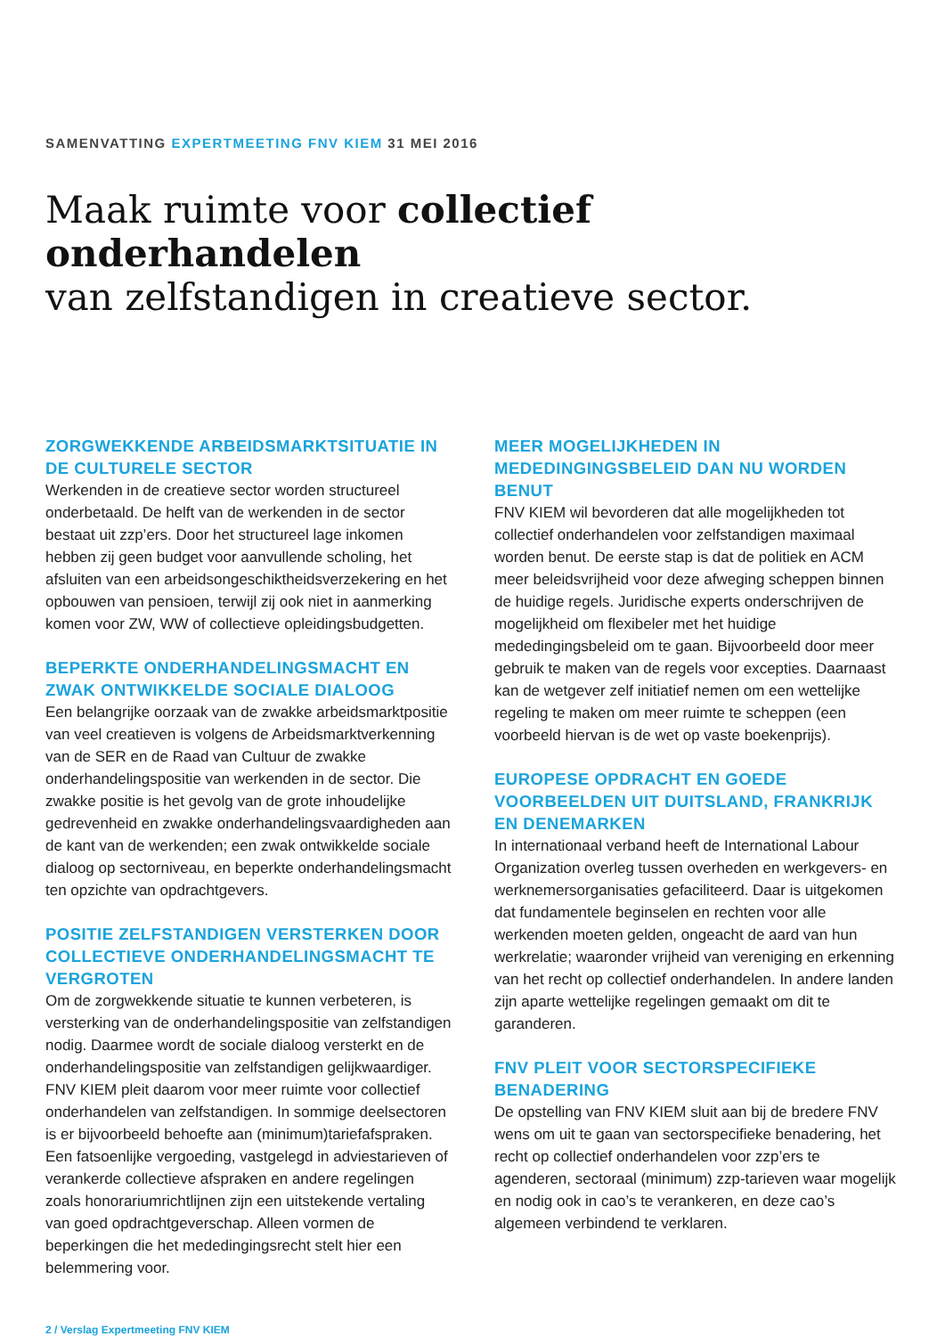SAMENVATTING EXPERTMEETING FNV KIEM 31 MEI 2016
Maak ruimte voor collectief onderhandelen
van zelfstandigen in creatieve sector.
ZORGWEKKENDE ARBEIDSMARKTSITUATIE IN DE CULTURELE SECTOR
Werkenden in de creatieve sector worden structureel onderbetaald. De helft van de werkenden in de sector bestaat uit zzp’ers. Door het structureel lage inkomen hebben zij geen budget voor aanvullende scholing, het afsluiten van een arbeidsongeschiktheidsverzekering en het opbouwen van pensioen, terwijl zij ook niet in aanmerking komen voor ZW, WW of collectieve opleidingsbudgetten.
BEPERKTE ONDERHANDELINGSMACHT EN ZWAK ONTWIKKELDE SOCIALE DIALOOG
Een belangrijke oorzaak van de zwakke arbeidsmarktpositie van veel creatieven is volgens de Arbeidsmarktverkenning van de SER en de Raad van Cultuur de zwakke onderhandelingspositie van werkenden in de sector. Die zwakke positie is het gevolg van de grote inhoudelijke gedrevenheid en zwakke onderhandelingsvaardigheden aan de kant van de werkenden; een zwak ontwikkelde sociale dialoog op sectorniveau, en beperkte onderhandelingsmacht ten opzichte van opdrachtgevers.
POSITIE ZELFSTANDIGEN VERSTERKEN DOOR COLLECTIEVE ONDERHANDELINGSMACHT TE VERGROTEN
Om de zorgwekkende situatie te kunnen verbeteren, is versterking van de onderhandelingspositie van zelfstandigen nodig. Daarmee wordt de sociale dialoog versterkt en de onderhandelingspositie van zelfstandigen gelijkwaardiger. FNV KIEM pleit daarom voor meer ruimte voor collectief onderhandelen van zelfstandigen. In sommige deelsectoren is er bijvoorbeeld behoefte aan (minimum)tariefafspraken. Een fatsoenlijke vergoeding, vastgelegd in adviestarieven of verankerde collectieve afspraken en andere regelingen zoals honorariumrichtlijnen zijn een uitstekende vertaling van goed opdrachtgeverschap. Alleen vormen de beperkingen die het mededingingsrecht stelt hier een belemmering voor.
MEER MOGELIJKHEDEN IN MEDEDINGINGSBELEID DAN NU WORDEN BENUT
FNV KIEM wil bevorderen dat alle mogelijkheden tot collectief onderhandelen voor zelfstandigen maximaal worden benut. De eerste stap is dat de politiek en ACM meer beleidsvrijheid voor deze afweging scheppen binnen de huidige regels. Juridische experts onderschrijven de mogelijkheid om flexibeler met het huidige mededingingsbeleid om te gaan. Bijvoorbeeld door meer gebruik te maken van de regels voor excepties. Daarnaast kan de wetgever zelf initiatief nemen om een wettelijke regeling te maken om meer ruimte te scheppen (een voorbeeld hiervan is de wet op vaste boekenprijs).
EUROPESE OPDRACHT EN GOEDE VOORBEELDEN UIT DUITSLAND, FRANKRIJK EN DENEMARKEN
In internationaal verband heeft de International Labour Organization overleg tussen overheden en werkgevers- en werknemersorganisaties gefaciliteerd. Daar is uitgekomen dat fundamentele beginselen en rechten voor alle werkenden moeten gelden, ongeacht de aard van hun werkrelatie; waaronder vrijheid van vereniging en erkenning van het recht op collectief onderhandelen. In andere landen zijn aparte wettelijke regelingen gemaakt om dit te garanderen.
FNV PLEIT VOOR SECTORSPECIFIEKE BENADERING
De opstelling van FNV KIEM sluit aan bij de bredere FNV wens om uit te gaan van sectorspecifieke benadering, het recht op collectief onderhandelen voor zzp’ers te agenderen, sectoraal (minimum) zzp-tarieven waar mogelijk en nodig ook in cao’s te verankeren, en deze cao’s algemeen verbindend te verklaren.
2 / Verslag Expertmeeting FNV KIEM